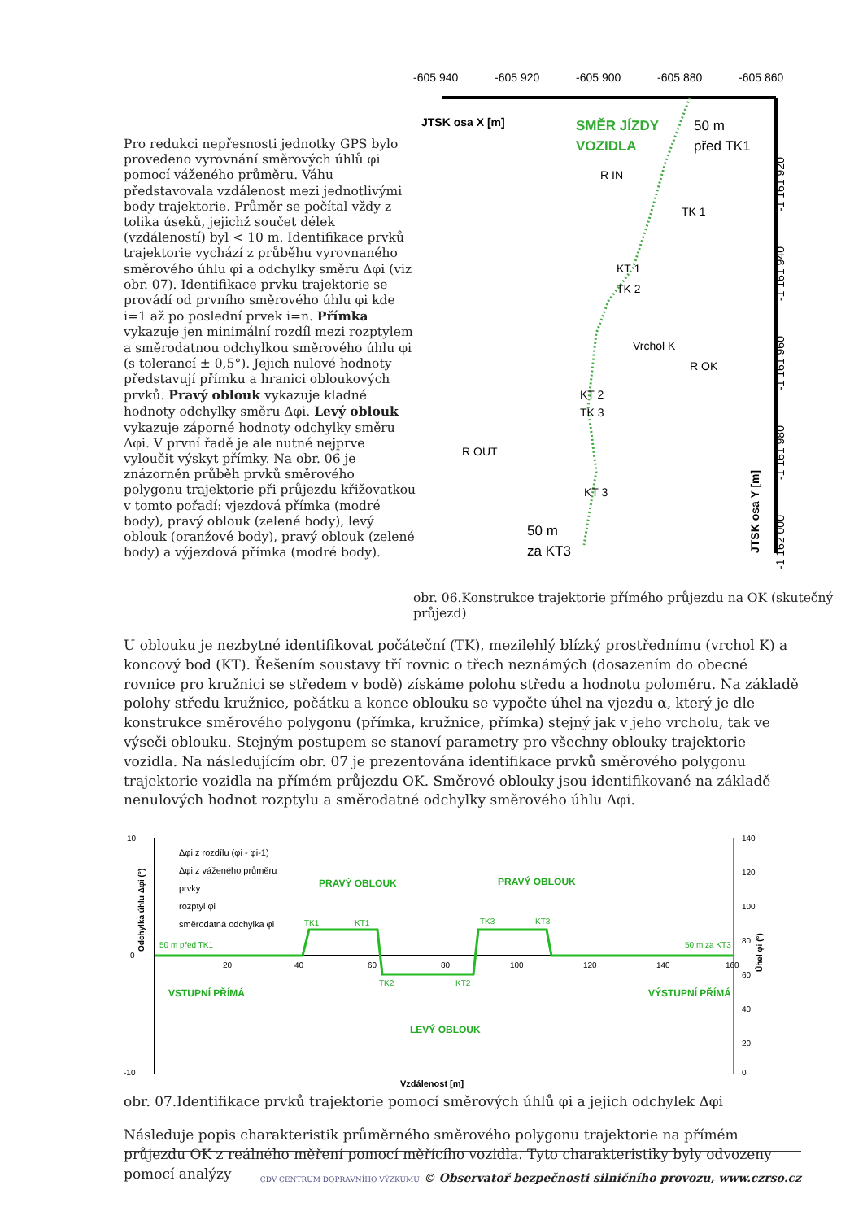Pro redukci nepřesnosti jednotky GPS bylo provedeno vyrovnání směrových úhlů φi pomocí váženého průměru. Váhu představovala vzdálenost mezi jednotlivými body trajektorie. Průměr se počítal vždy z tolika úseků, jejichž součet délek (vzdáleností) byl < 10 m. Identifikace prvků trajektorie vychází z průběhu vyrovnaného směrového úhlu φi a odchylky směru Δφi (viz obr. 07). Identifikace prvku trajektorie se provádí od prvního směrového úhlu φi kde i=1 až po poslední prvek i=n. Přímka vykazuje jen minimální rozdíl mezi rozptylem a směrodatnou odchylkou směrového úhlu φi (s tolerancí ± 0,5°). Jejich nulové hodnoty představují přímku a hranici obloukových prvků. Pravý oblouk vykazuje kladné hodnoty odchylky směru Δφi. Levý oblouk vykazuje záporné hodnoty odchylky směru Δφi. V první řadě je ale nutné nejprve vyloučit výskyt přímky. Na obr. 06 je znázorněn průběh prvků směrového polygonu trajektorie při průjezdu křižovatkou v tomto pořadí: vjezdová přímka (modré body), pravý oblouk (zelené body), levý oblouk (oranžové body), pravý oblouk (zelené body) a výjezdová přímka (modré body).
-605 940
-605 920
-605 900
-605 880
-605 860
JTSK osa X [m]
SMĚR JÍZDY
VOZIDLA
50 m
před TK1
R IN
TK 1
KT 1
TK 2
Vrchol K
R OK
KT 2
TK 3
R OUT
KT 3
50 m
za KT3
-1 161 920
-1 161 940
-1 161 960
-1 161 980
-1 162 000
JTSK osa Y [m]
obr. 06.Konstrukce trajektorie přímého průjezdu na OK (skutečný průjezd)
U oblouku je nezbytné identifikovat počáteční (TK), mezilehlý blízký prostřednímu (vrchol K) a koncový bod (KT). Řešením soustavy tří rovnic o třech neznámých (dosazením do obecné rovnice pro kružnici se středem v bodě) získáme polohu středu a hodnotu poloměru. Na základě polohy středu kružnice, počátku a konce oblouku se vypočte úhel na vjezdu α, který je dle konstrukce směrového polygonu (přímka, kružnice, přímka) stejný jak v jeho vrcholu, tak ve výseči oblouku. Stejným postupem se stanoví parametry pro všechny oblouky trajektorie vozidla. Na následujícím obr. 07 je prezentována identifikace prvků směrového polygonu trajektorie vozidla na přímém průjezdu OK. Směrové oblouky jsou identifikované na základě nenulových hodnot rozptylu a směrodatné odchylky směrového úhlu Δφi.
10
0
-10
20
40
60
80
100
120
140
160
140
120
100
80
60
40
20
0
Δφi z rozdílu (φi - φi-1)
Δφi z váženého průměru
prvky
rozptyl φi
směrodatná odchylka φi
PRAVÝ OBLOUK
PRAVÝ OBLOUK
VSTUPNÍ PŘÍMÁ
LEVÝ OBLOUK
VÝSTUPNÍ PŘÍMÁ
50 m před TK1
TK1
KT1
TK2
KT2
TK3
KT3
50 m za KT3
Vzdálenost [m]
Odchylka úhlu Δφi (°)
Úhel φi (°)
obr. 07.Identifikace prvků trajektorie pomocí směrových úhlů φi a jejich odchylek Δφi
Následuje popis charakteristik průměrného směrového polygonu trajektorie na přímém průjezdu OK z reálného měření pomocí měřícího vozidla. Tyto charakteristiky byly odvozeny pomocí analýzy
CDV CENTRUM DOPRAVNÍHO VÝZKUMU © Observatoř bezpečnosti silničního provozu, www.czrso.cz